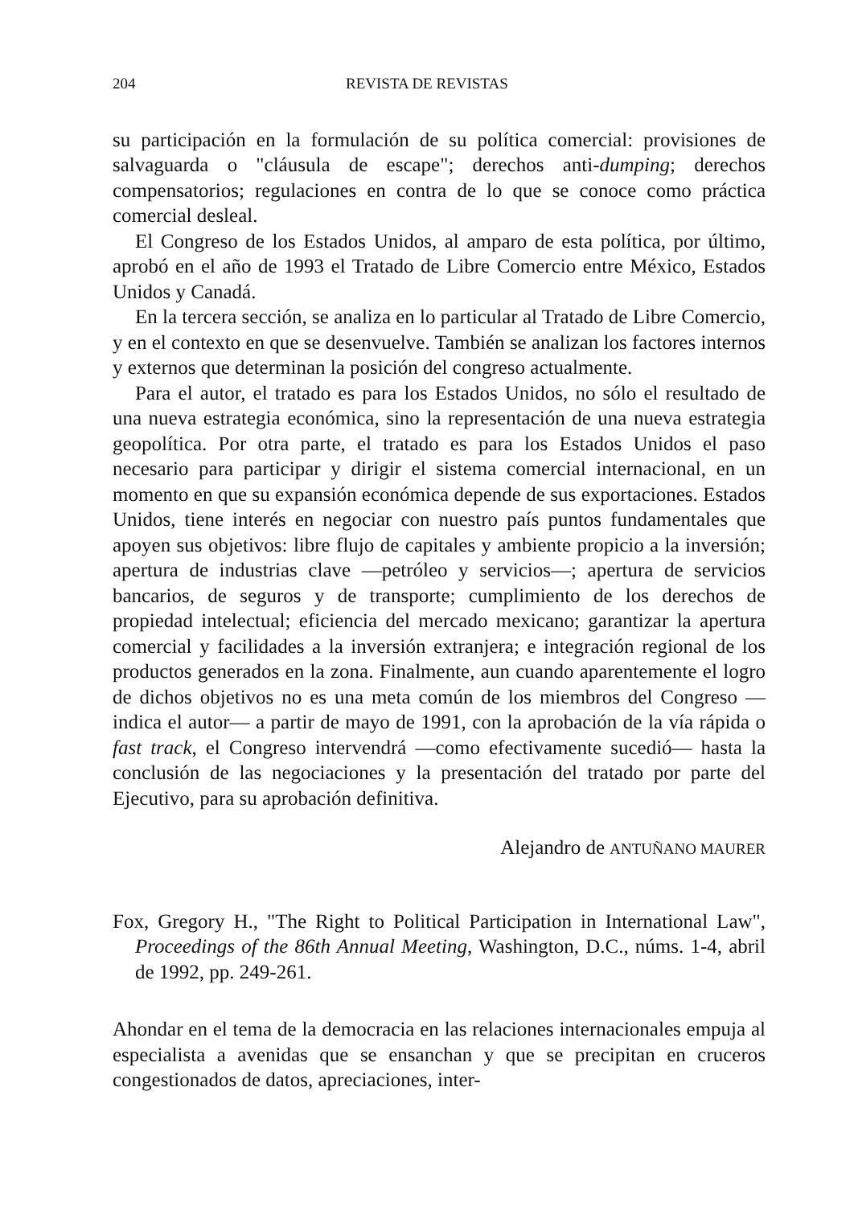204 REVISTA DE REVISTAS
su participación en la formulación de su política comercial: provisiones de salvaguarda o "cláusula de escape"; derechos anti-dumping; derechos compensatorios; regulaciones en contra de lo que se conoce como práctica comercial desleal.
El Congreso de los Estados Unidos, al amparo de esta política, por último, aprobó en el año de 1993 el Tratado de Libre Comercio entre México, Estados Unidos y Canadá.
En la tercera sección, se analiza en lo particular al Tratado de Libre Comercio, y en el contexto en que se desenvuelve. También se analizan los factores internos y externos que determinan la posición del congreso actualmente.
Para el autor, el tratado es para los Estados Unidos, no sólo el resultado de una nueva estrategia económica, sino la representación de una nueva estrategia geopolítica. Por otra parte, el tratado es para los Estados Unidos el paso necesario para participar y dirigir el sistema comercial internacional, en un momento en que su expansión económica depende de sus exportaciones. Estados Unidos, tiene interés en negociar con nuestro país puntos fundamentales que apoyen sus objetivos: libre flujo de capitales y ambiente propicio a la inversión; apertura de industrias clave —petróleo y servicios—; apertura de servicios bancarios, de seguros y de transporte; cumplimiento de los derechos de propiedad intelectual; eficiencia del mercado mexicano; garantizar la apertura comercial y facilidades a la inversión extranjera; e integración regional de los productos generados en la zona. Finalmente, aun cuando aparentemente el logro de dichos objetivos no es una meta común de los miembros del Congreso —indica el autor— a partir de mayo de 1991, con la aprobación de la vía rápida o fast track, el Congreso intervendrá —como efectivamente sucedió— hasta la conclusión de las negociaciones y la presentación del tratado por parte del Ejecutivo, para su aprobación definitiva.
Alejandro de ANTUÑANO MAURER
Fox, Gregory H., "The Right to Political Participation in International Law", Proceedings of the 86th Annual Meeting, Washington, D.C., núms. 1-4, abril de 1992, pp. 249-261.
Ahondar en el tema de la democracia en las relaciones internacionales empuja al especialista a avenidas que se ensanchan y que se precipitan en cruceros congestionados de datos, apreciaciones, inter-